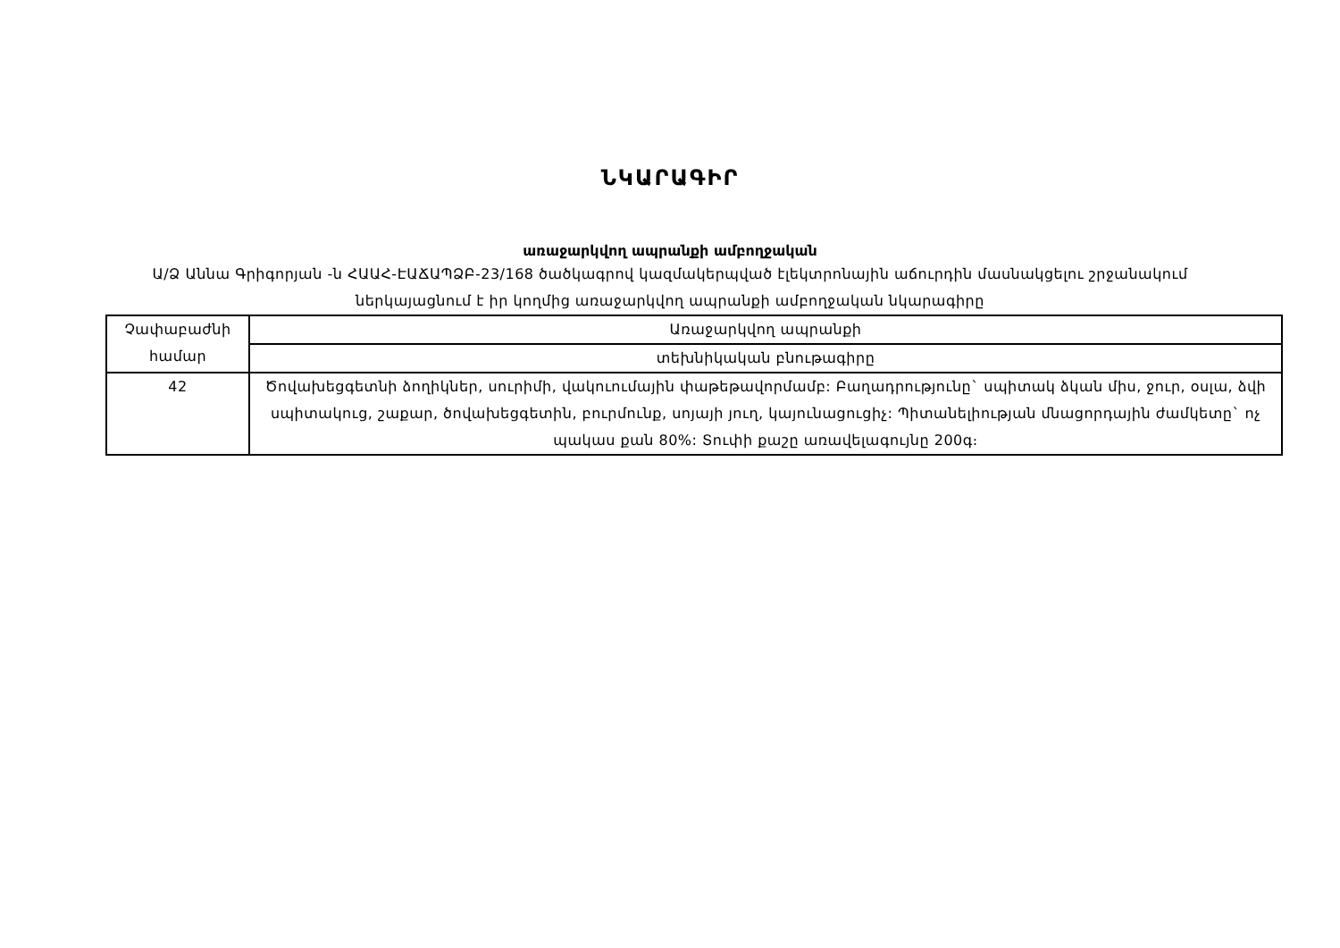ՆԿԱՐԱԳԻՐ
առաջարկվող ապրանքի ամբողջական
Ա/Ձ Աննա Գրիգորյան -ն ՀԱԱՀ-ԷԱՃԱՊՁԲ-23/168 ծածկագրով կազմակերպված էլեկտրոնային աճուրդին մասնակցելու շրջանակում ներկայացնում է իր կողմից առաջարկվող ապրանքի ամբողջական նկարագիրը
| Չափաբաժնի համար | Առաջարկվող ապրանքի |
| | տեխնիկական բնութագիրը |
| 42 | Ծովախեցգետնի ձողիկներ, սուրիմի, վակուումային փաթեթավորմամբ: Բաղադրությունը` սպիտակ ձկան միս, ջուր, օսլա, ձվի սպիտակուց, շաքար, ծովախեցգետին, բուրմունք, սոյայի յուղ, կայունացուցիչ: Պիտանելիության մնացորդային ժամկետը` ոչ պակաս քան 80%: Տուփի քաշը առավելագույնը 200գ։ |